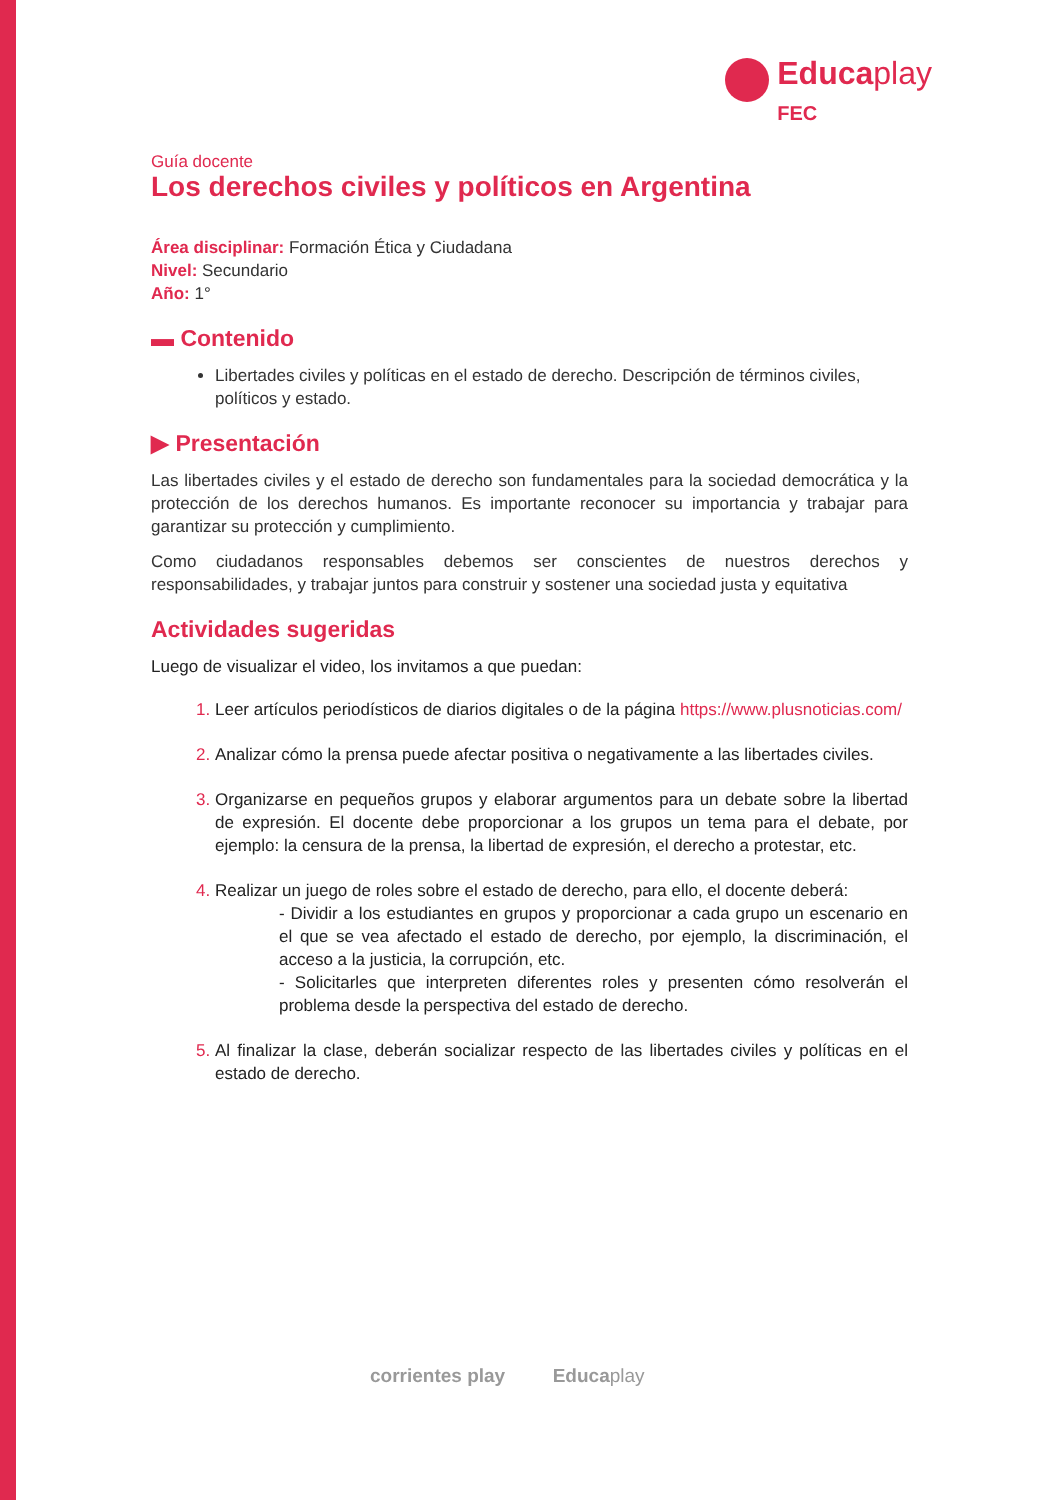Educaplay
FEC
Guía docente
Los derechos civiles y políticos en Argentina
Área disciplinar: Formación Ética y Ciudadana
Nivel: Secundario
Año: 1°
▬ Contenido
Libertades civiles y políticas en el estado de derecho. Descripción de términos civiles, políticos y estado.
▶ Presentación
Las libertades civiles y el estado de derecho son fundamentales para la sociedad democrática y la protección de los derechos humanos. Es importante reconocer su importancia y trabajar para garantizar su protección y cumplimiento.
Como ciudadanos responsables debemos ser conscientes de nuestros derechos y responsabilidades, y trabajar juntos para construir y sostener una sociedad justa y equitativa
Actividades sugeridas
Luego de visualizar el video, los invitamos a que puedan:
Leer artículos periodísticos de diarios digitales o de la página https://www.plusnoticias.com/
Analizar cómo la prensa puede afectar positiva o negativamente a las libertades civiles.
Organizarse en pequeños grupos y elaborar argumentos para un debate sobre la libertad de expresión. El docente debe proporcionar a los grupos un tema para el debate, por ejemplo: la censura de la prensa, la libertad de expresión, el derecho a protestar, etc.
Realizar un juego de roles sobre el estado de derecho, para ello, el docente deberá:
- Dividir a los estudiantes en grupos y proporcionar a cada grupo un escenario en el que se vea afectado el estado de derecho, por ejemplo, la discriminación, el acceso a la justicia, la corrupción, etc.
- Solicitarles que interpreten diferentes roles y presenten cómo resolverán el problema desde la perspectiva del estado de derecho.
Al finalizar la clase, deberán socializar respecto de las libertades civiles y políticas en el estado de derecho.
corrientes play Educaplay